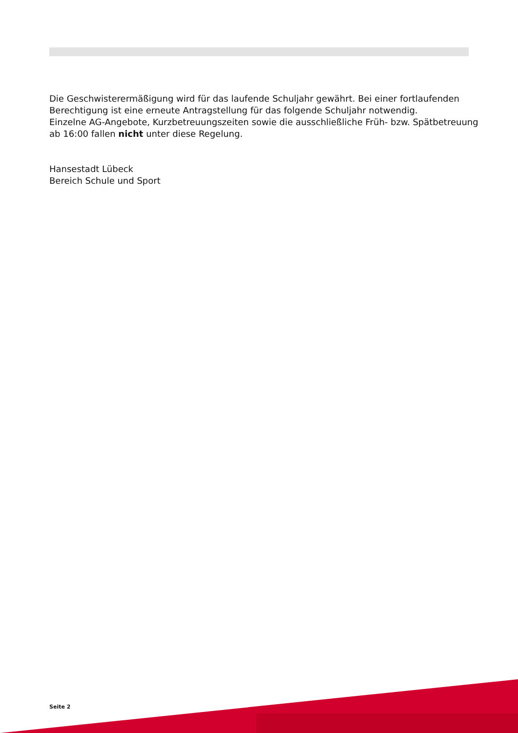Die Geschwisterermäßigung wird für das laufende Schuljahr gewährt. Bei einer fortlaufenden Berechtigung ist eine erneute Antragstellung für das folgende Schuljahr notwendig.
Einzelne AG-Angebote, Kurzbetreuungszeiten sowie die ausschließliche Früh- bzw. Spätbetreuung ab 16:00 fallen nicht unter diese Regelung.
Hansestadt Lübeck
Bereich Schule und Sport
Seite 2